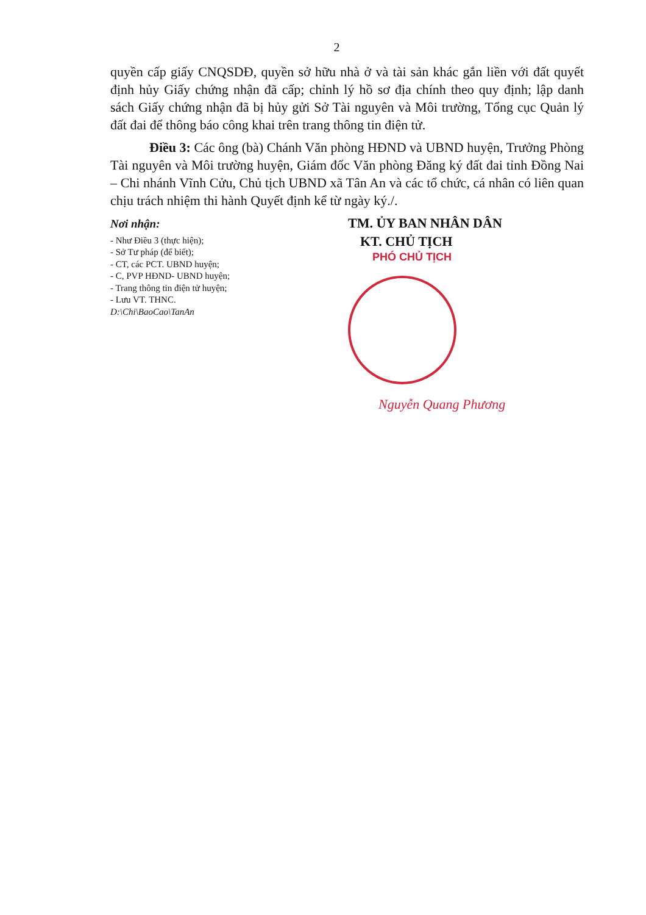2
quyền cấp giấy CNQSDĐ, quyền sở hữu nhà ở và tài sản khác gắn liền với đất quyết định hủy Giấy chứng nhận đã cấp; chỉnh lý hồ sơ địa chính theo quy định; lập danh sách Giấy chứng nhận đã bị hủy gửi Sở Tài nguyên và Môi trường, Tổng cục Quản lý đất đai để thông báo công khai trên trang thông tin điện tử.
Điều 3: Các ông (bà) Chánh Văn phòng HĐND và UBND huyện, Trưởng Phòng Tài nguyên và Môi trường huyện, Giám đốc Văn phòng Đăng ký đất đai tỉnh Đồng Nai – Chi nhánh Vĩnh Cửu, Chủ tịch UBND xã Tân An và các tổ chức, cá nhân có liên quan chịu trách nhiệm thi hành Quyết định kể từ ngày ký./.
Nơi nhận:
- Như Điều 3 (thực hiện);
- Sở Tư pháp (để biết);
- CT, các PCT. UBND huyện;
- C, PVP HĐND- UBND huyện;
- Trang thông tin điện tử huyện;
- Lưu VT. THNC.
D:\Chi\BaoCao\TanAn
TM. ỦY BAN NHÂN DÂN
KT. CHỦ TỊCH
PHÓ CHỦ TỊCH
Nguyễn Quang Phương